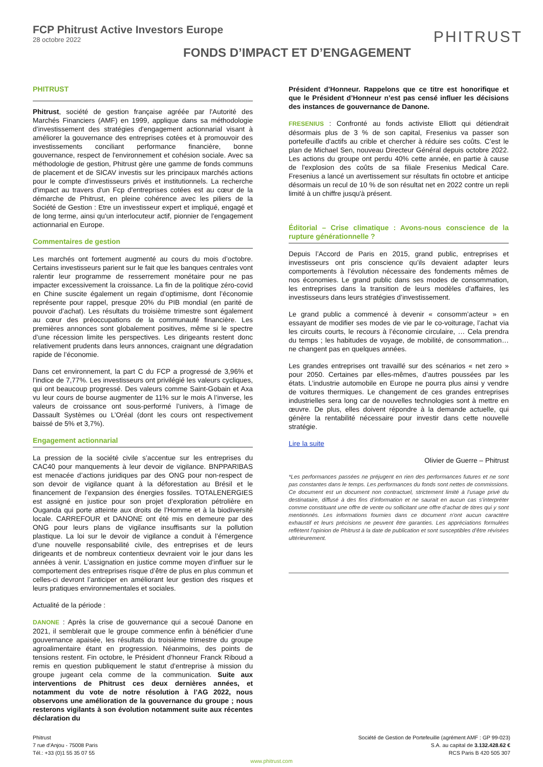FCP Phitrust Active Investors Europe
28 octobre 2022
PHITRUST
FONDS D’IMPACT ET D’ENGAGEMENT
PHITRUST
Phitrust, société de gestion française agréée par l'Autorité des Marchés Financiers (AMF) en 1999, applique dans sa méthodologie d’investissement des stratégies d'engagement actionnarial visant à améliorer la gouvernance des entreprises cotées et à promouvoir des investissements conciliant performance financière, bonne gouvernance, respect de l'environnement et cohésion sociale. Avec sa méthodologie de gestion, Phitrust gère une gamme de fonds communs de placement et de SICAV investis sur les principaux marchés actions pour le compte d'investisseurs privés et institutionnels. La recherche d'impact au travers d'un Fcp d'entreprises cotées est au cœur de la démarche de Phitrust, en pleine cohérence avec les piliers de la Société de Gestion : Etre un investisseur expert et impliqué, engagé et de long terme, ainsi qu'un interlocuteur actif, pionnier de l'engagement actionnarial en Europe.
Commentaires de gestion
Les marchés ont fortement augmenté au cours du mois d’octobre. Certains investisseurs parient sur le fait que les banques centrales vont ralentir leur programme de resserrement monétaire pour ne pas impacter excessivement la croissance. La fin de la politique zéro-covid en Chine suscite également un regain d’optimisme, dont l’économie représente pour rappel, presque 20% du PIB mondial (en parité de pouvoir d’achat). Les résultats du troisième trimestre sont également au cœur des préoccupations de la communauté financière. Les premières annonces sont globalement positives, même si le spectre d’une récession limite les perspectives. Les dirigeants restent donc relativement prudents dans leurs annonces, craignant une dégradation rapide de l’économie.
Dans cet environnement, la part C du FCP a progressé de 3,96% et l’indice de 7,77%. Les investisseurs ont privilégié les valeurs cycliques, qui ont beaucoup progressé. Des valeurs comme Saint-Gobain et Axa vu leur cours de bourse augmenter de 11% sur le mois A l’inverse, les valeurs de croissance ont sous-performé l’univers, à l’image de Dassault Systèmes ou L’Oréal (dont les cours ont respectivement baissé de 5% et 3,7%).
Engagement actionnarial
La pression de la société civile s’accentue sur les entreprises du CAC40 pour manquements à leur devoir de vigilance. BNPPARIBAS est menacée d’actions juridiques par des ONG pour non-respect de son devoir de vigilance quant à la déforestation au Brésil et le financement de l’expansion des énergies fossiles. TOTALENERGIES est assigné en justice pour son projet d’exploration pétrolière en Ouganda qui porte atteinte aux droits de l’Homme et à la biodiversité locale. CARREFOUR et DANONE ont été mis en demeure par des ONG pour leurs plans de vigilance insuffisants sur la pollution plastique. La loi sur le devoir de vigilance a conduit à l’émergence d’une nouvelle responsabilité civile, des entreprises et de leurs dirigeants et de nombreux contentieux devraient voir le jour dans les années à venir. L’assignation en justice comme moyen d’influer sur le comportement des entreprises risque d’être de plus en plus commun et celles-ci devront l’anticiper en améliorant leur gestion des risques et leurs pratiques environnementales et sociales.
Actualité de la période :
DANONE : Après la crise de gouvernance qui a secoué Danone en 2021, il semblerait que le groupe commence enfin à bénéficier d’une gouvernance apaisée, les résultats du troisième trimestre du groupe agroalimentaire étant en progression. Néanmoins, des points de tensions restent. Fin octobre, le Président d’honneur Franck Riboud a remis en question publiquement le statut d’entreprise à mission du groupe jugeant cela comme de la communication. Suite aux interventions de Phitrust ces deux dernières années, et notamment du vote de notre résolution à l’AG 2022, nous observons une amélioration de la gouvernance du groupe ; nous resterons vigilants à son évolution notamment suite aux récentes déclaration du
Président d’Honneur. Rappelons que ce titre est honorifique et que le Président d’Honneur n’est pas censé influer les décisions des instances de gouvernance de Danone.
FRESENIUS : Confronté au fonds activiste Elliott qui détiendrait désormais plus de 3 % de son capital, Fresenius va passer son portefeuille d'actifs au crible et chercher à réduire ses coûts. C’est le plan de Michael Sen, nouveau Directeur Général depuis octobre 2022. Les actions du groupe ont perdu 40% cette année, en partie à cause de l'explosion des coûts de sa filiale Fresenius Medical Care. Fresenius a lancé un avertissement sur résultats fin octobre et anticipe désormais un recul de 10 % de son résultat net en 2022 contre un repli limité à un chiffre jusqu'à présent.
Éditorial – Crise climatique : Avons-nous conscience de la rupture générationnelle ?
Depuis l’Accord de Paris en 2015, grand public, entreprises et investisseurs ont pris conscience qu’ils devaient adapter leurs comportements à l’évolution nécessaire des fondements mêmes de nos économies. Le grand public dans ses modes de consommation, les entreprises dans la transition de leurs modèles d’affaires, les investisseurs dans leurs stratégies d’investissement.
Le grand public a commencé à devenir « consomm’acteur » en essayant de modifier ses modes de vie par le co-voiturage, l’achat via les circuits courts, le recours à l’économie circulaire, … Cela prendra du temps ; les habitudes de voyage, de mobilité, de consommation… ne changent pas en quelques années.
Les grandes entreprises ont travaillé sur des scénarios « net zero » pour 2050. Certaines par elles-mêmes, d’autres poussées par les états. L’industrie automobile en Europe ne pourra plus ainsi y vendre de voitures thermiques. Le changement de ces grandes entreprises industrielles sera long car de nouvelles technologies sont à mettre en œuvre. De plus, elles doivent répondre à la demande actuelle, qui génère la rentabilité nécessaire pour investir dans cette nouvelle stratégie.
Lire la suite
Olivier de Guerre – Phitrust
*Les performances passées ne préjugent en rien des performances futures et ne sont pas constantes dans le temps. Les performances du fonds sont nettes de commissions. Ce document est un document non contractuel, strictement limité à l’usage privé du destinataire, diffusé à des fins d’information et ne saurait en aucun cas s’interpréter comme constituant une offre de vente ou sollicitant une offre d’achat de titres qui y sont mentionnés. Les informations fournies dans ce document n’ont aucun caractère exhaustif et leurs précisions ne peuvent être garanties. Les appréciations formulées reflètent l’opinion de Phitrust à la date de publication et sont susceptibles d’être révisées ultérieurement.
Phitrust
7 rue d'Anjou - 75008 Paris
Tél.: +33 (0)1 55 35 07 55
Société de Gestion de Portefeuille (agrément AMF : GP 99-023)
S.A. au capital de 3.132.428.62 €
RCS Paris B 420 505 307
www.phitrust.com